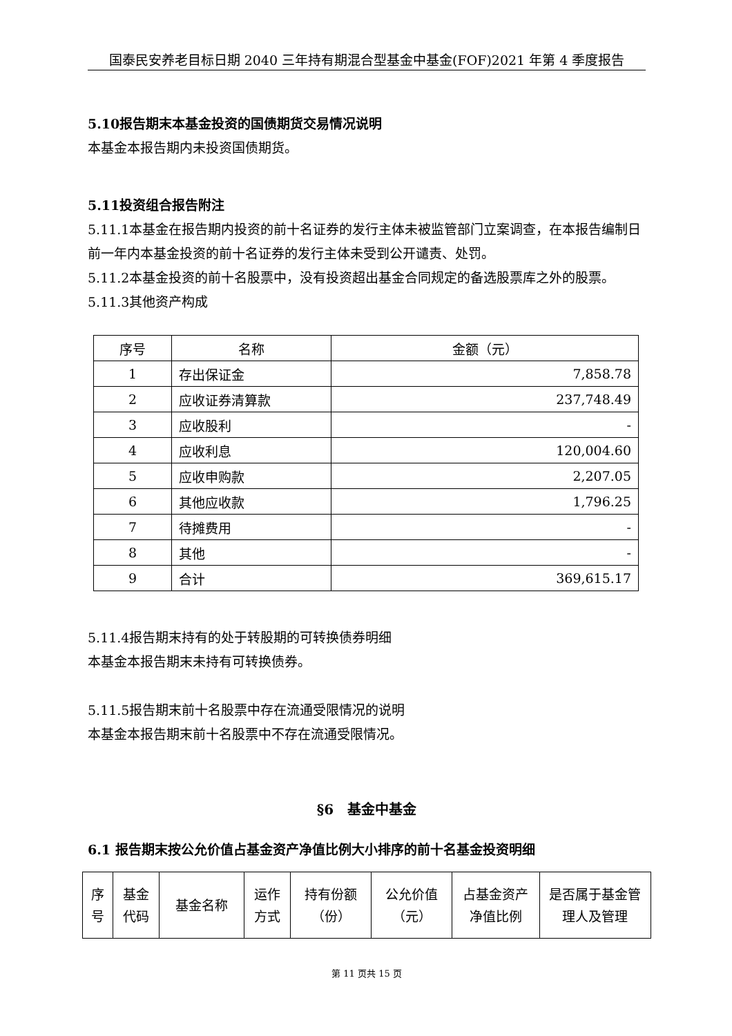国泰民安养老目标日期 2040 三年持有期混合型基金中基金(FOF)2021 年第 4 季度报告
5.10报告期末本基金投资的国债期货交易情况说明
本基金本报告期内未投资国债期货。
5.11投资组合报告附注
5.11.1本基金在报告期内投资的前十名证券的发行主体未被监管部门立案调查，在本报告编制日前一年内本基金投资的前十名证券的发行主体未受到公开谴责、处罚。
5.11.2本基金投资的前十名股票中，没有投资超出基金合同规定的备选股票库之外的股票。
5.11.3其他资产构成
| 序号 | 名称 | 金额（元） |
| --- | --- | --- |
| 1 | 存出保证金 | 7,858.78 |
| 2 | 应收证券清算款 | 237,748.49 |
| 3 | 应收股利 | - |
| 4 | 应收利息 | 120,004.60 |
| 5 | 应收申购款 | 2,207.05 |
| 6 | 其他应收款 | 1,796.25 |
| 7 | 待摊费用 | - |
| 8 | 其他 | - |
| 9 | 合计 | 369,615.17 |
5.11.4报告期末持有的处于转股期的可转换债券明细
本基金本报告期末未持有可转换债券。
5.11.5报告期末前十名股票中存在流通受限情况的说明
本基金本报告期末前十名股票中不存在流通受限情况。
§6　基金中基金
6.1 报告期末按公允价值占基金资产净值比例大小排序的前十名基金投资明细
| 序号 | 基金代码 | 基金名称 | 运作方式 | 持有份额（份） | 公允价值（元） | 占基金资产净值比例 | 是否属于基金管理人及管理 |
| --- | --- | --- | --- | --- | --- | --- | --- |
第 11 页共 15 页